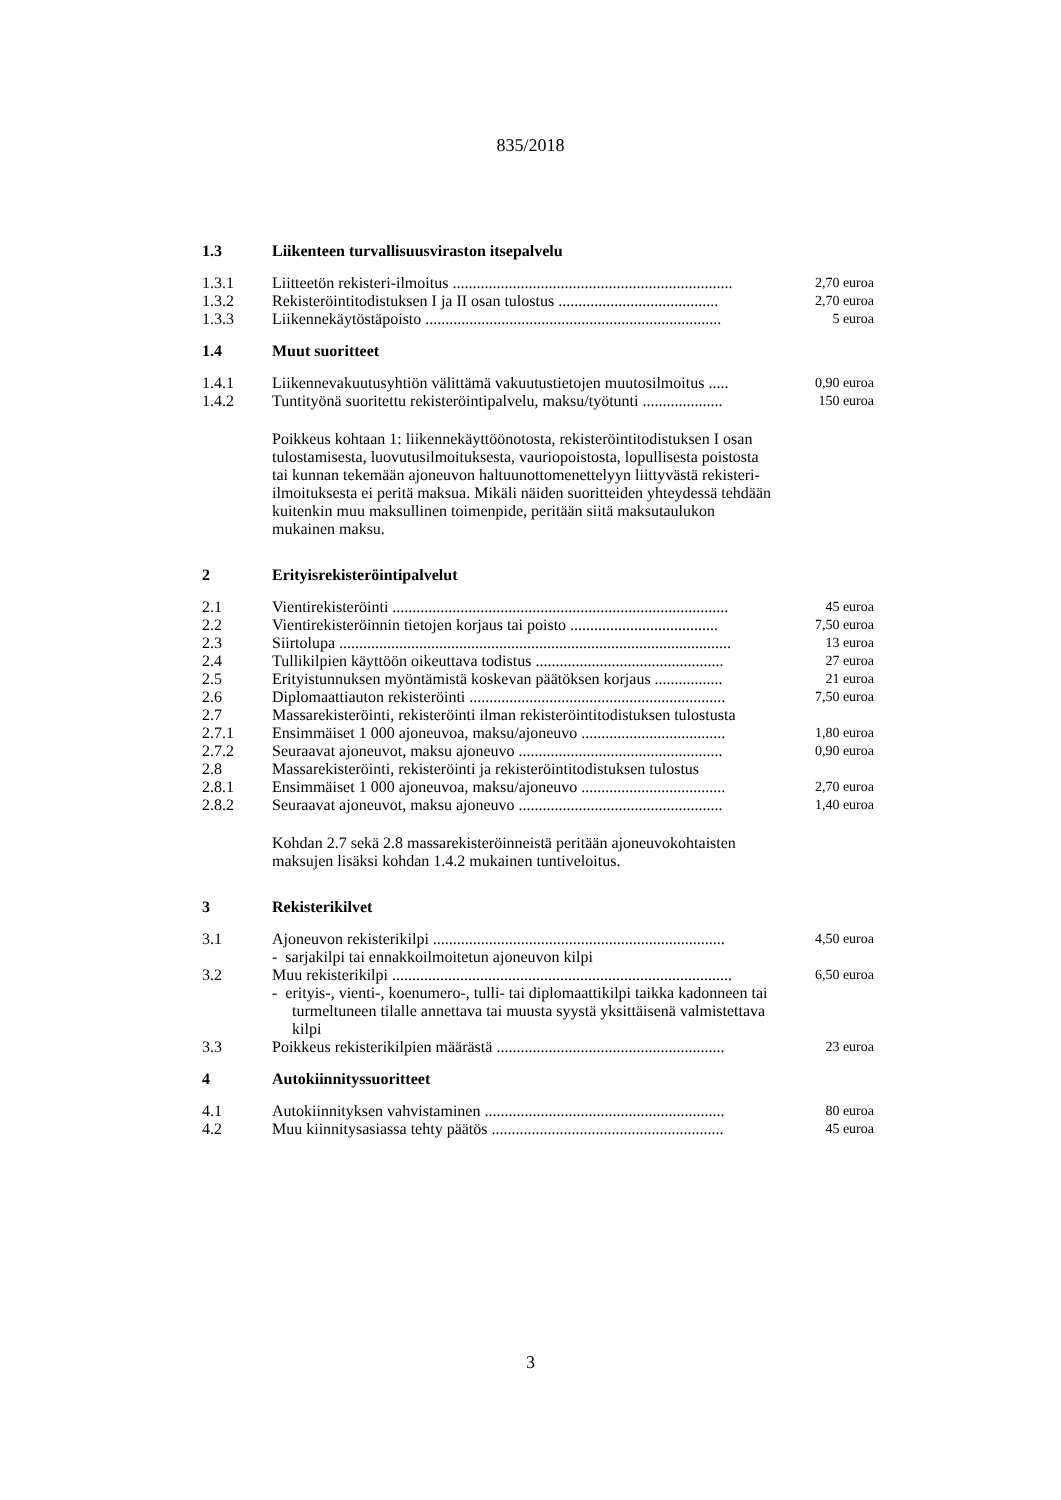835/2018
| 1.3 | Liikenteen turvallisuusviraston itsepalvelu | |
| 1.3.1 | Liitteetön rekisteri-ilmoitus ...................................................................... | 2,70 euroa |
| 1.3.2 | Rekisteröintitodistuksen I ja II osan tulostus ........................................ | 2,70 euroa |
| 1.3.3 | Liikennekäytöstäpoisto .......................................................................... | 5 euroa |
| 1.4 | Muut suoritteet | |
| 1.4.1 | Liikennevakuutusyhtiön välittämä vakuutustietojen muutosilmoitus ..... | 0,90 euroa |
| 1.4.2 | Tuntityönä suoritettu rekisteröintipalvelu, maksu/työtunti .................... | 150 euroa |
Poikkeus kohtaan 1: liikennekäyttöönotosta, rekisteröintitodistuksen I osan tulostamisesta, luovutusilmoituksesta, vauriopoistosta, lopullisesta poistosta tai kunnan tekemään ajoneuvon haltuunottomenettelyyn liittyvästä rekisteri-ilmoituksesta ei peritä maksua. Mikäli näiden suoritteiden yhteydessä tehdään kuitenkin muu maksullinen toimenpide, peritään siitä maksutaulukon mukainen maksu.
| 2 | Erityisrekisteröintipalvelut | |
| 2.1 | Vientirekisteröinti .................................................................................... | 45 euroa |
| 2.2 | Vientirekisteröinnin tietojen korjaus tai poisto ..................................... | 7,50 euroa |
| 2.3 | Siirtolupa .................................................................................................. | 13 euroa |
| 2.4 | Tullikilpien käyttöön oikeuttava todistus ............................................... | 27 euroa |
| 2.5 | Erityistunnuksen myöntämistä koskevan päätöksen korjaus ................. | 21 euroa |
| 2.6 | Diplomaattiauton rekisteröinti ................................................................ | 7,50 euroa |
| 2.7 | Massarekisteröinti, rekisteröinti ilman rekisteröintitodistuksen tulostusta | |
| 2.7.1 | Ensimmäiset 1 000 ajoneuvoa, maksu/ajoneuvo .................................... | 1,80 euroa |
| 2.7.2 | Seuraavat ajoneuvot, maksu ajoneuvo ................................................... | 0,90 euroa |
| 2.8 | Massarekisteröinti, rekisteröinti ja rekisteröintitodistuksen tulostus | |
| 2.8.1 | Ensimmäiset 1 000 ajoneuvoa, maksu/ajoneuvo .................................... | 2,70 euroa |
| 2.8.2 | Seuraavat ajoneuvot, maksu ajoneuvo ................................................... | 1,40 euroa |
Kohdan 2.7 sekä 2.8 massarekisteröinneistä peritään ajoneuvokohtaisten maksujen lisäksi kohdan 1.4.2 mukainen tuntiveloitus.
| 3 | Rekisterikilvet | |
| 3.1 | Ajoneuvon rekisterikilpi ......................................................................... | 4,50 euroa |
| | - sarjakilpi tai ennakkoilmoitetun ajoneuvon kilpi | |
| 3.2 | Muu rekisterikilpi ..................................................................................... | 6,50 euroa |
| | - erityis-, vienti-, koenumero-, tulli- tai diplomaattikilpi taikka kadonneen tai turmeltuneen tilalle annettava tai muusta syystä yksittäisenä valmistettava kilpi | |
| 3.3 | Poikkeus rekisterikilpien määrästä ......................................................... | 23 euroa |
| 4 | Autokiinnityssuoritteet | |
| 4.1 | Autokiinnityksen vahvistaminen ............................................................ | 80 euroa |
| 4.2 | Muu kiinnitysasiassa tehty päätös .......................................................... | 45 euroa |
3